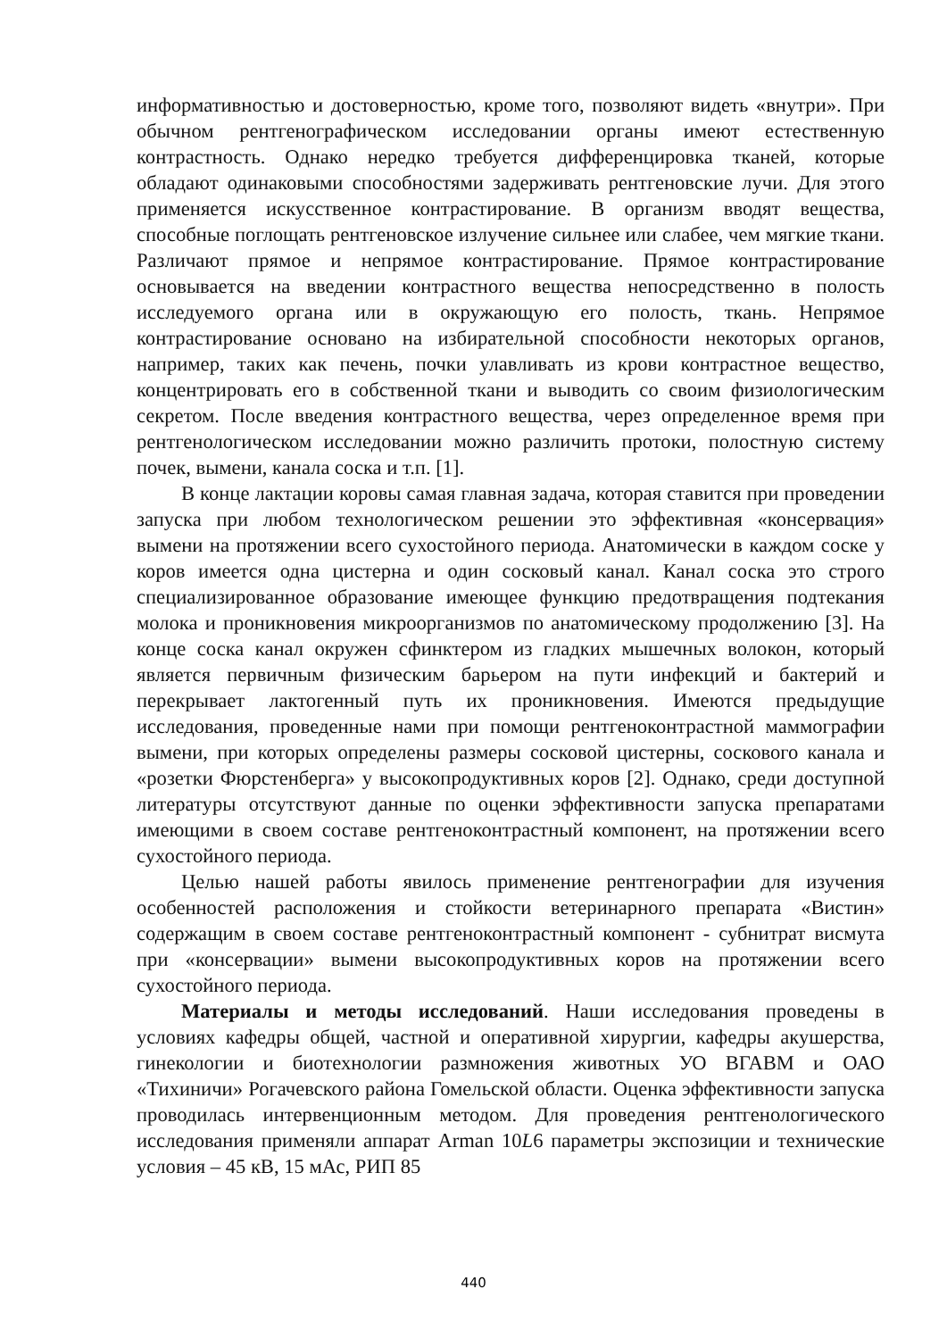информативностью и достоверностью, кроме того, позволяют видеть «внутри». При обычном рентгенографическом исследовании органы имеют естественную контрастность. Однако нередко требуется дифференцировка тканей, которые обладают одинаковыми способностями задерживать рентгеновские лучи. Для этого применяется искусственное контрастирование. В организм вводят вещества, способные поглощать рентгеновское излучение сильнее или слабее, чем мягкие ткани. Различают прямое и непрямое контрастирование. Прямое контрастирование основывается на введении контрастного вещества непосредственно в полость исследуемого органа или в окружающую его полость, ткань. Непрямое контрастирование основано на избирательной способности некоторых органов, например, таких как печень, почки улавливать из крови контрастное вещество, концентрировать его в собственной ткани и выводить со своим физиологическим секретом. После введения контрастного вещества, через определенное время при рентгенологическом исследовании можно различить протоки, полостную систему почек, вымени, канала соска и т.п. [1].
В конце лактации коровы самая главная задача, которая ставится при проведении запуска при любом технологическом решении это эффективная «консервация» вымени на протяжении всего сухостойного периода. Анатомически в каждом соске у коров имеется одна цистерна и один сосковый канал. Канал соска это строго специализированное образование имеющее функцию предотвращения подтекания молока и проникновения микроорганизмов по анатомическому продолжению [3]. На конце соска канал окружен сфинктером из гладких мышечных волокон, который является первичным физическим барьером на пути инфекций и бактерий и перекрывает лактогенный путь их проникновения. Имеются предыдущие исследования, проведенные нами при помощи рентгеноконтрастной маммографии вымени, при которых определены размеры сосковой цистерны, соскового канала и «розетки Фюрстенберга» у высокопродуктивных коров [2]. Однако, среди доступной литературы отсутствуют данные по оценки эффективности запуска препаратами имеющими в своем составе рентгеноконтрастный компонент, на протяжении всего сухостойного периода.
Целью нашей работы явилось применение рентгенографии для изучения особенностей расположения и стойкости ветеринарного препарата «Вистин» содержащим в своем составе рентгеноконтрастный компонент - субнитрат висмута при «консервации» вымени высокопродуктивных коров на протяжении всего сухостойного периода.
Материалы и методы исследований. Наши исследования проведены в условиях кафедры общей, частной и оперативной хирургии, кафедры акушерства, гинекологии и биотехнологии размножения животных УО ВГАВМ и ОАО «Тихиничи» Рогачевского района Гомельской области. Оценка эффективности запуска проводилась интервенционным методом. Для проведения рентгенологического исследования применяли аппарат Arman 10L6 параметры экспозиции и технические условия – 45 кВ, 15 мАс, РИП 85
440